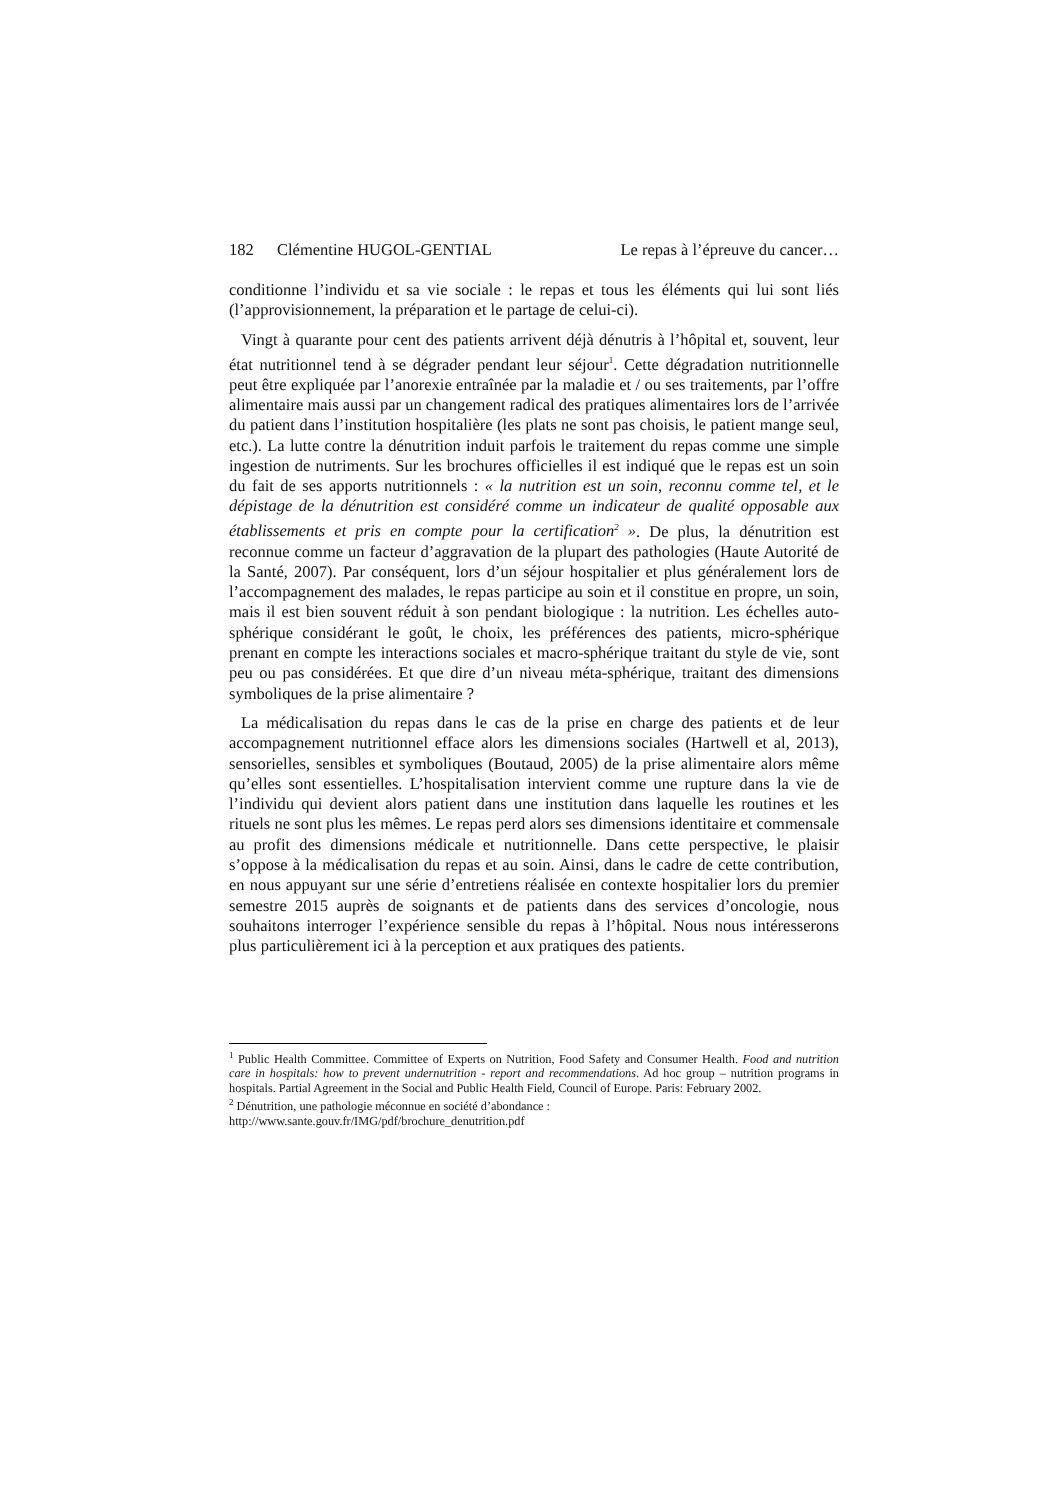182 Clémentine HUGOL-GENTIAL Le repas à l’épreuve du cancer…
conditionne l’individu et sa vie sociale : le repas et tous les éléments qui lui sont liés (l’approvisionnement, la préparation et le partage de celui-ci).
Vingt à quarante pour cent des patients arrivent déjà dénutris à l’hôpital et, souvent, leur état nutritionnel tend à se dégrader pendant leur séjour<sup>1</sup>. Cette dégradation nutritionnelle peut être expliquée par l’anorexie entraînée par la maladie et / ou ses traitements, par l’offre alimentaire mais aussi par un changement radical des pratiques alimentaires lors de l’arrivée du patient dans l’institution hospitalière (les plats ne sont pas choisis, le patient mange seul, etc.). La lutte contre la dénutrition induit parfois le traitement du repas comme une simple ingestion de nutriments. Sur les brochures officielles il est indiqué que le repas est un soin du fait de ses apports nutritionnels : « la nutrition est un soin, reconnu comme tel, et le dépistage de la dénutrition est considéré comme un indicateur de qualité opposable aux établissements et pris en compte pour la certification<sup>2</sup> ». De plus, la dénutrition est reconnue comme un facteur d’aggravation de la plupart des pathologies (Haute Autorité de la Santé, 2007). Par conséquent, lors d’un séjour hospitalier et plus généralement lors de l’accompagnement des malades, le repas participe au soin et il constitue en propre, un soin, mais il est bien souvent réduit à son pendant biologique : la nutrition. Les échelles auto-sphérique considérant le goût, le choix, les préférences des patients, micro-sphérique prenant en compte les interactions sociales et macro-sphérique traitant du style de vie, sont peu ou pas considérées. Et que dire d’un niveau méta-sphérique, traitant des dimensions symboliques de la prise alimentaire ?
La médicalisation du repas dans le cas de la prise en charge des patients et de leur accompagnement nutritionnel efface alors les dimensions sociales (Hartwell et al, 2013), sensorielles, sensibles et symboliques (Boutaud, 2005) de la prise alimentaire alors même qu’elles sont essentielles. L’hospitalisation intervient comme une rupture dans la vie de l’individu qui devient alors patient dans une institution dans laquelle les routines et les rituels ne sont plus les mêmes. Le repas perd alors ses dimensions identitaire et commensale au profit des dimensions médicale et nutritionnelle. Dans cette perspective, le plaisir s’oppose à la médicalisation du repas et au soin. Ainsi, dans le cadre de cette contribution, en nous appuyant sur une série d’entretiens réalisée en contexte hospitalier lors du premier semestre 2015 auprès de soignants et de patients dans des services d’oncologie, nous souhaitons interroger l’expérience sensible du repas à l’hôpital. Nous nous intéresserons plus particulièrement ici à la perception et aux pratiques des patients.
<sup>1</sup> Public Health Committee. Committee of Experts on Nutrition, Food Safety and Consumer Health. Food and nutrition care in hospitals: how to prevent undernutrition - report and recommendations. Ad hoc group – nutrition programs in hospitals. Partial Agreement in the Social and Public Health Field, Council of Europe. Paris: February 2002.
<sup>2</sup> Dénutrition, une pathologie méconnue en société d’abondance :
http://www.sante.gouv.fr/IMG/pdf/brochure_denutrition.pdf